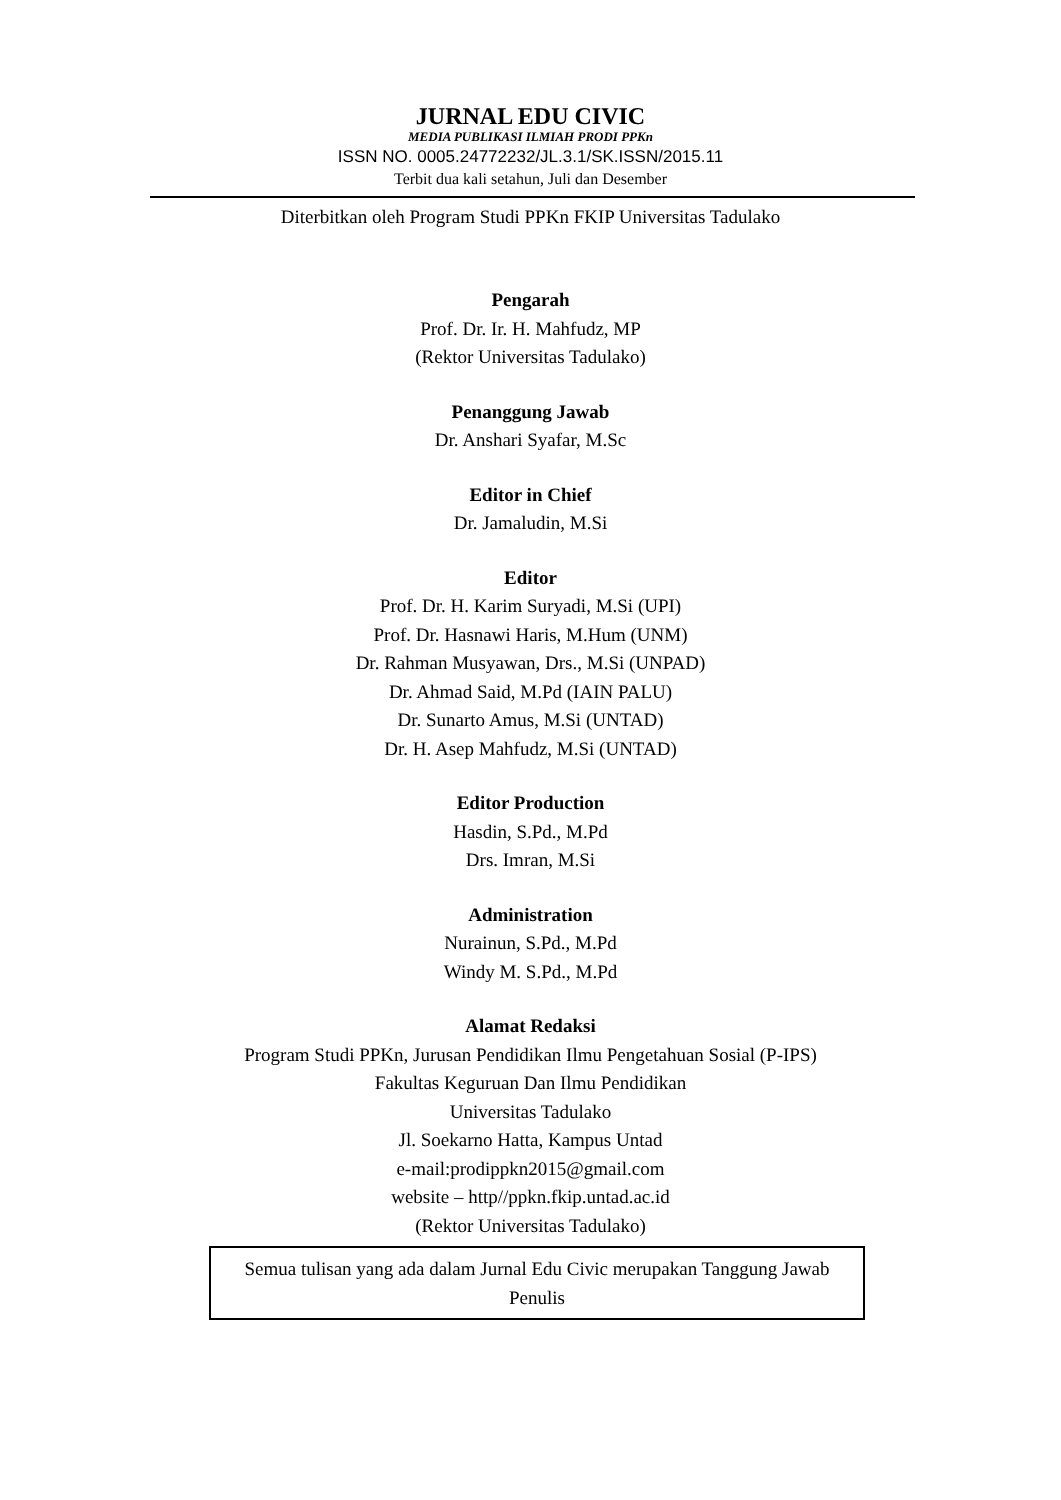JURNAL EDU CIVIC
MEDIA PUBLIKASI ILMIAH PRODI PPKn
ISSN NO. 0005.24772232/JL.3.1/SK.ISSN/2015.11
Terbit dua kali setahun, Juli dan Desember
Diterbitkan oleh Program Studi PPKn FKIP Universitas Tadulako
Pengarah
Prof. Dr. Ir. H. Mahfudz, MP
(Rektor Universitas Tadulako)
Penanggung Jawab
Dr. Anshari Syafar, M.Sc
Editor in Chief
Dr. Jamaludin, M.Si
Editor
Prof. Dr. H. Karim Suryadi, M.Si (UPI)
Prof. Dr. Hasnawi Haris, M.Hum (UNM)
Dr. Rahman Musyawan, Drs., M.Si (UNPAD)
Dr. Ahmad Said, M.Pd (IAIN PALU)
Dr. Sunarto Amus, M.Si (UNTAD)
Dr. H. Asep Mahfudz, M.Si (UNTAD)
Editor Production
Hasdin, S.Pd., M.Pd
Drs. Imran, M.Si
Administration
Nurainun, S.Pd., M.Pd
Windy M. S.Pd., M.Pd
Alamat Redaksi
Program Studi PPKn, Jurusan Pendidikan Ilmu Pengetahuan Sosial (P-IPS)
Fakultas Keguruan Dan Ilmu Pendidikan
Universitas Tadulako
Jl. Soekarno Hatta, Kampus Untad
e-mail:prodippkn2015@gmail.com
website – http//ppkn.fkip.untad.ac.id
(Rektor Universitas Tadulako)
Semua tulisan yang ada dalam Jurnal Edu Civic merupakan Tanggung Jawab Penulis